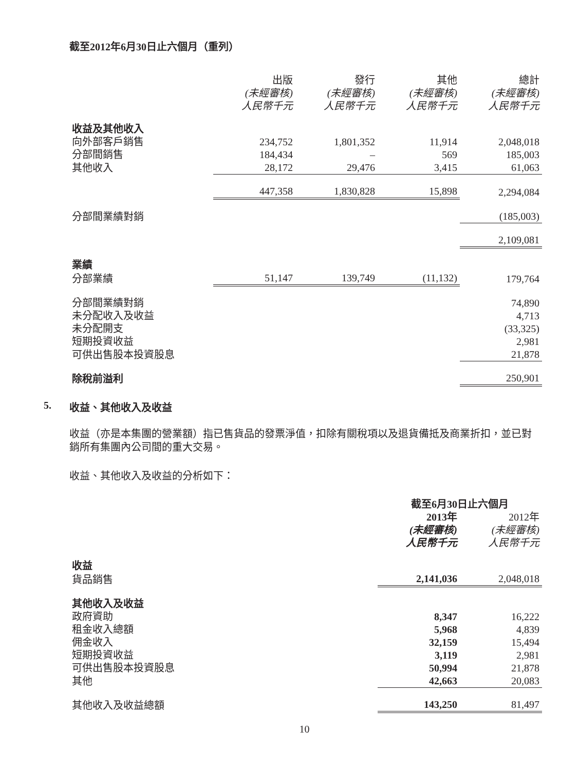截至2012年6月30日止六個月（重列）
| | 出版 (未經審核) 人民幣千元 | 發行 (未經審核) 人民幣千元 | 其他 (未經審核) 人民幣千元 | 總計 (未經審核) 人民幣千元 |
| --- | --- | --- | --- | --- |
| 收益及其他收入 | | | | |
| 向外部客戶銷售 | 234,752 | 1,801,352 | 11,914 | 2,048,018 |
| 分部間銷售 | 184,434 | – | 569 | 185,003 |
| 其他收入 | 28,172 | 29,476 | 3,415 | 61,063 |
| | 447,358 | 1,830,828 | 15,898 | 2,294,084 |
| 分部間業績對銷 | | | | (185,003) |
| | | | | 2,109,081 |
| 業績 | | | | |
| 分部業績 | 51,147 | 139,749 | (11,132) | 179,764 |
| 分部間業績對銷 | | | | 74,890 |
| 未分配收入及收益 | | | | 4,713 |
| 未分配開支 | | | | (33,325) |
| 短期投資收益 | | | | 2,981 |
| 可供出售股本投資股息 | | | | 21,878 |
| 除稅前溢利 | | | | 250,901 |
5. 收益、其他收入及收益
收益（亦是本集團的營業額）指已售貨品的發票淨值，扣除有關稅項以及退貨備抵及商業折扣，並已對銷所有集團內公司間的重大交易。
收益、其他收入及收益的分析如下：
| | 截至6月30日止六個月 | |
| --- | --- | --- |
| | 2013年 (未經審核) 人民幣千元 | 2012年 (未經審核) 人民幣千元 |
| 收益 | | |
| 貨品銷售 | 2,141,036 | 2,048,018 |
| 其他收入及收益 | | |
| 政府資助 | 8,347 | 16,222 |
| 租金收入總額 | 5,968 | 4,839 |
| 佣金收入 | 32,159 | 15,494 |
| 短期投資收益 | 3,119 | 2,981 |
| 可供出售股本投資股息 | 50,994 | 21,878 |
| 其他 | 42,663 | 20,083 |
| 其他收入及收益總額 | 143,250 | 81,497 |
10